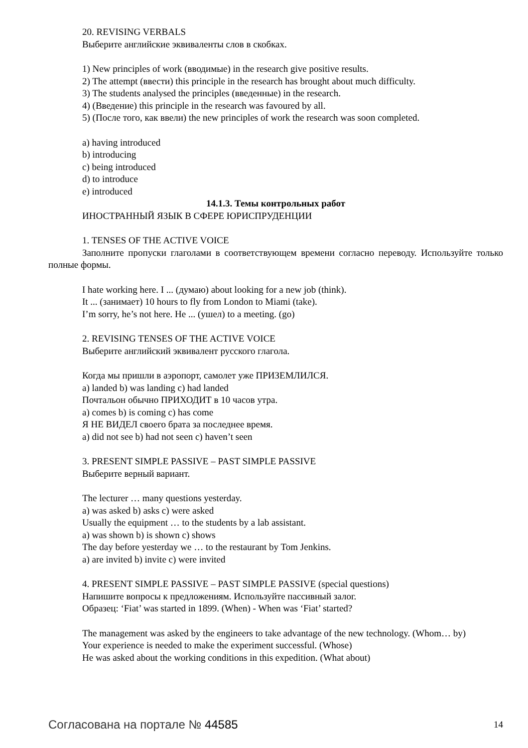20. REVISING VERBALS
Выберите английские эквиваленты слов в скобках.
1) New principles of work (вводимые) in the research give positive results.
2) The attempt (ввести) this principle in the research has brought about much difficulty.
3) The students analysed the principles (введенные) in the research.
4) (Введение) this principle in the research was favoured by all.
5) (После того, как ввели) the new principles of work the research was soon completed.
a) having introduced
b) introducing
c) being introduced
d) to introduce
e) introduced
14.1.3. Темы контрольных работ
ИНОСТРАННЫЙ ЯЗЫК В СФЕРЕ ЮРИСПРУДЕНЦИИ
1. TENSES OF THE ACTIVE VOICE
Заполните пропуски глаголами в соответствующем времени согласно переводу. Используйте только полные формы.
I hate working here. I ... (думаю) about looking for a new job (think).
It ... (занимает) 10 hours to fly from London to Miami (take).
I’m sorry, he’s not here. He ... (ушел) to a meeting. (go)
2. REVISING TENSES OF THE ACTIVE VOICE
Выберите английский эквивалент русского глагола.
Когда мы пришли в аэропорт, самолет уже ПРИЗЕМЛИЛСЯ.
a) landed b) was landing c) had landed
Почтальон обычно ПРИХОДИТ в 10 часов утра.
a) comes b) is coming c) has come
Я НЕ ВИДЕЛ своего брата за последнее время.
a) did not see b) had not seen c) haven’t seen
3. PRESENT SIMPLE PASSIVE – PAST SIMPLE PASSIVE
Выберите верный вариант.
The lecturer … many questions yesterday.
a) was asked b) asks c) were asked
Usually the equipment … to the students by a lab assistant.
a) was shown b) is shown c) shows
The day before yesterday we … to the restaurant by Tom Jenkins.
a) are invited b) invite c) were invited
4. PRESENT SIMPLE PASSIVE – PAST SIMPLE PASSIVE (special questions)
Напишите вопросы к предложениям. Используйте пассивный залог.
Образец: ‘Fiat’ was started in 1899. (When) - When was ‘Fiat’ started?
The management was asked by the engineers to take advantage of the new technology. (Whom… by)
Your experience is needed to make the experiment successful. (Whose)
He was asked about the working conditions in this expedition. (What about)
Согласована на портале № 44585 14